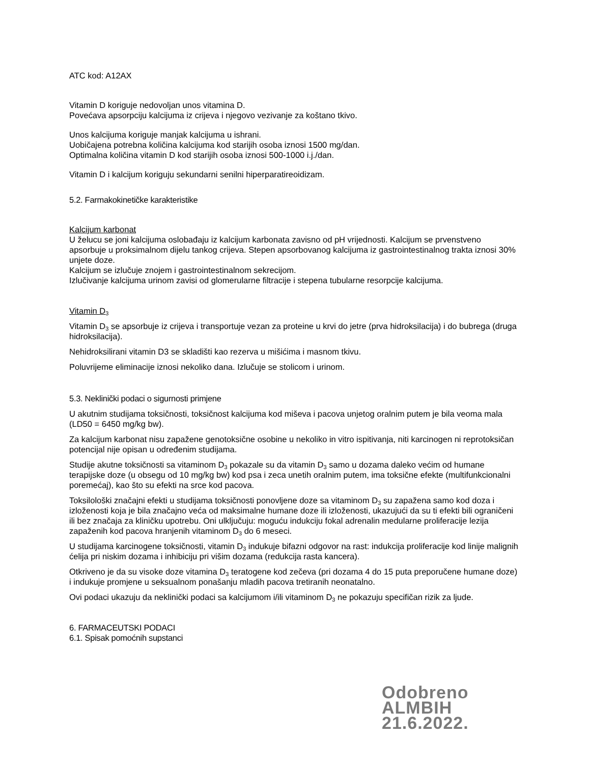ATC kod: A12AX
Vitamin D koriguje nedovoljan unos vitamina D.
Povećava apsorpciju kalcijuma iz crijeva i njegovo vezivanje za koštano tkivo.
Unos kalcijuma koriguje manjak kalcijuma u ishrani.
Uobičajena potrebna količina kalcijuma kod starijih osoba iznosi 1500 mg/dan.
Optimalna količina vitamin D kod starijih osoba iznosi 500-1000 i.j./dan.
Vitamin D i kalcijum koriguju sekundarni senilni hiperparatireoidizam.
5.2. Farmakokinetičke karakteristike
Kalcijum karbonat
U želucu se joni kalcijuma oslobađaju iz kalcijum karbonata zavisno od pH vrijednosti. Kalcijum se prvenstveno apsorbuje u proksimalnom dijelu tankog crijeva. Stepen apsorbovanog kalcijuma iz gastrointestinalnog trakta iznosi 30% unjete doze.
Kalcijum se izlučuje znojem i gastrointestinalnom sekrecijom.
Izlučivanje kalcijuma urinom zavisi od glomerularne filtracije i stepena tubularne resorpcije kalcijuma.
Vitamin D<sub>3</sub>
Vitamin D<sub>3</sub> se apsorbuje iz crijeva i transportuje vezan za proteine u krvi do jetre (prva hidroksilacija) i do bubrega (druga hidroksilacija).
Nehidroksilirani vitamin D3 se skladišti kao rezerva u mišićima i masnom tkivu.
Poluvrijeme eliminacije iznosi nekoliko dana. Izlučuje se stolicom i urinom.
5.3. Neklinički podaci o sigurnosti primjene
U akutnim studijama toksičnosti, toksičnost kalcijuma kod miševa i pacova unjetog oralnim putem je bila veoma mala (LD50 = 6450 mg/kg bw).
Za kalcijum karbonat nisu zapažene genotoksične osobine u nekoliko in vitro ispitivanja, niti karcinogen ni reprotoksičan potencijal nije opisan u određenim studijama.
Studije akutne toksičnosti sa vitaminom D<sub>3</sub> pokazale su da vitamin D<sub>3</sub> samo u dozama daleko većim od humane terapijske doze (u obsegu od 10 mg/kg bw) kod psa i zeca unetih oralnim putem, ima toksične efekte (multifunkcionalni poremećaj), kao što su efekti na srce kod pacova.
Toksilološki značajni efekti u studijama toksičnosti ponovljene doze sa vitaminom D<sub>3</sub> su zapažena samo kod doza i izloženosti koja je bila značajno veća od maksimalne humane doze ili izloženosti, ukazujući da su ti efekti bili ograničeni ili bez značaja za kliničku upotrebu. Oni ulključuju: moguću indukciju fokal adrenalin medularne proliferacije lezija zapaženih kod pacova hranjenih vitaminom D<sub>3</sub> do 6 meseci.
U studijama karcinogene toksičnosti, vitamin D<sub>3</sub> indukuje bifazni odgovor na rast: indukcija proliferacije kod linije malignih ćelija pri niskim dozama i inhibiciju pri višim dozama (redukcija rasta kancera).
Otkriveno je da su visoke doze vitamina D<sub>3</sub> teratogene kod zečeva (pri dozama 4 do 15 puta preporučene humane doze) i indukuje promjene u seksualnom ponašanju mladih pacova tretiranih neonatalno.
Ovi podaci ukazuju da neklinički podaci sa kalcijumom i/ili vitaminom D<sub>3</sub> ne pokazuju specifičan rizik za ljude.
6. FARMACEUTSKI PODACI
6.1. Spisak pomoćnih supstanci
Odobreno
ALMBIH
21.6.2022.